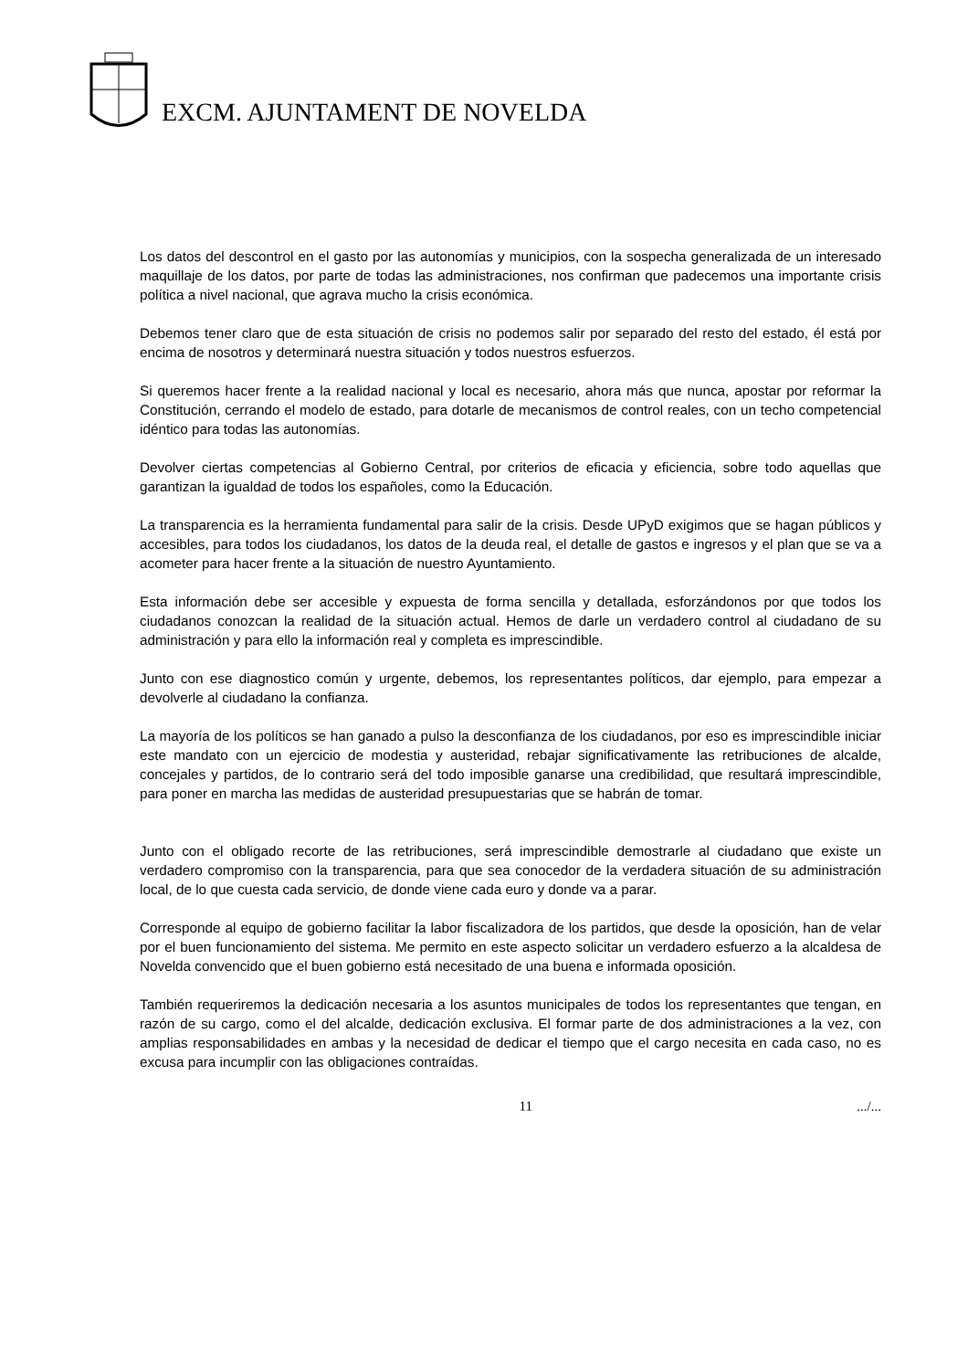EXCM. AJUNTAMENT DE NOVELDA
Los datos del descontrol en el gasto por las autonomías y municipios, con la sospecha generalizada de un interesado maquillaje de los datos, por parte de todas las administraciones, nos confirman que padecemos una importante crisis política a nivel nacional, que agrava mucho la crisis económica.
Debemos tener claro que de esta situación de crisis no podemos salir por separado del resto del estado, él está por encima de nosotros y determinará nuestra situación y todos nuestros esfuerzos.
Si queremos hacer frente a la realidad nacional y local es necesario, ahora más que nunca, apostar por reformar la Constitución, cerrando el modelo de estado, para dotarle de mecanismos de control reales, con un techo competencial idéntico para todas las autonomías.
Devolver ciertas competencias al Gobierno Central, por criterios de eficacia y eficiencia, sobre todo aquellas que garantizan la igualdad de todos los españoles, como la Educación.
La transparencia es la herramienta fundamental para salir de la crisis. Desde UPyD exigimos que se hagan públicos y accesibles, para todos los ciudadanos, los datos de la deuda real, el detalle de gastos e ingresos y el plan que se va a acometer para hacer frente a la situación de nuestro Ayuntamiento.
Esta información debe ser accesible y expuesta de forma sencilla y detallada, esforzándonos por que todos los ciudadanos conozcan la realidad de la situación actual. Hemos de darle un verdadero control al ciudadano de su administración y para ello la información real y completa es imprescindible.
Junto con ese diagnostico común y urgente, debemos, los representantes políticos, dar ejemplo, para empezar a devolverle al ciudadano la confianza.
La mayoría de los políticos se han ganado a pulso la desconfianza de los ciudadanos, por eso es imprescindible iniciar este mandato con un ejercicio de modestia y austeridad, rebajar significativamente las retribuciones de alcalde, concejales y partidos, de lo contrario será del todo imposible ganarse una credibilidad, que resultará imprescindible, para poner en marcha las medidas de austeridad presupuestarias que se habrán de tomar.
Junto con el obligado recorte de las retribuciones, será imprescindible demostrarle al ciudadano que existe un verdadero compromiso con la transparencia, para que sea conocedor de la verdadera situación de su administración local, de lo que cuesta cada servicio, de donde viene cada euro y donde va a parar.
Corresponde al equipo de gobierno facilitar la labor fiscalizadora de los partidos, que desde la oposición, han de velar por el buen funcionamiento del sistema. Me permito en este aspecto solicitar un verdadero esfuerzo a la alcaldesa de Novelda convencido que el buen gobierno está necesitado de una buena e informada oposición.
También requeriremos la dedicación necesaria a los asuntos municipales de todos los representantes que tengan, en razón de su cargo, como el del alcalde, dedicación exclusiva. El formar parte de dos administraciones a la vez, con amplias responsabilidades en ambas y la necesidad de dedicar el tiempo que el cargo necesita en cada caso, no es excusa para incumplir con las obligaciones contraídas.
11.../...